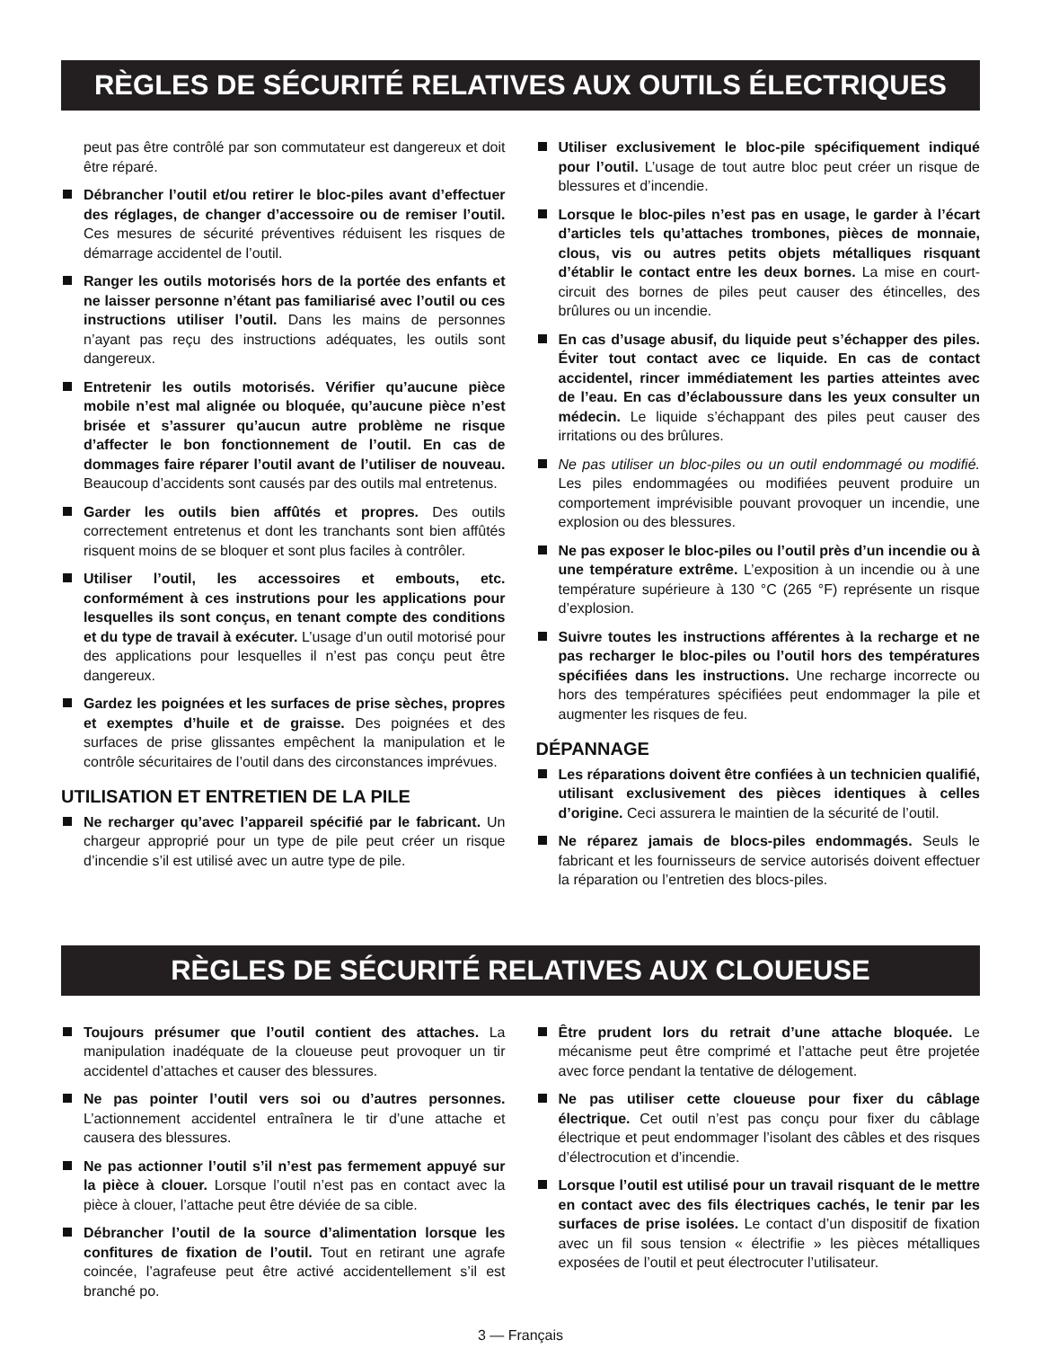RÈGLES DE SÉCURITÉ RELATIVES AUX OUTILS ÉLECTRIQUES
peut pas être contrôlé par son commutateur est dangereux et doit être réparé.
Débrancher l’outil et/ou retirer le bloc-piles avant d’effectuer des réglages, de changer d’accessoire ou de remiser l’outil. Ces mesures de sécurité préventives réduisent les risques de démarrage accidentel de l’outil.
Ranger les outils motorisés hors de la portée des enfants et ne laisser personne n’étant pas familiarisé avec l’outil ou ces instructions utiliser l’outil. Dans les mains de personnes n’ayant pas reçu des instructions adéquates, les outils sont dangereux.
Entretenir les outils motorisés. Vérifier qu’aucune pièce mobile n’est mal alignée ou bloquée, qu’aucune pièce n’est brisée et s’assurer qu’aucun autre problème ne risque d’affecter le bon fonctionnement de l’outil. En cas de dommages faire réparer l’outil avant de l’utiliser de nouveau. Beaucoup d’accidents sont causés par des outils mal entretenus.
Garder les outils bien affûtés et propres. Des outils correctement entretenus et dont les tranchants sont bien affûtés risquent moins de se bloquer et sont plus faciles à contrôler.
Utiliser l’outil, les accessoires et embouts, etc. conformément à ces instrutions pour les applications pour lesquelles ils sont conçus, en tenant compte des conditions et du type de travail à exécuter. L’usage d’un outil motorisé pour des applications pour lesquelles il n’est pas conçu peut être dangereux.
Gardez les poignées et les surfaces de prise sèches, propres et exemptes d’huile et de graisse. Des poignées et des surfaces de prise glissantes empêchent la manipulation et le contrôle sécuritaires de l’outil dans des circonstances imprévues.
UTILISATION ET ENTRETIEN DE LA PILE
Ne recharger qu’avec l’appareil spécifié par le fabricant. Un chargeur approprié pour un type de pile peut créer un risque d’incendie s’il est utilisé avec un autre type de pile.
Utiliser exclusivement le bloc-pile spécifiquement indiqué pour l’outil. L’usage de tout autre bloc peut créer un risque de blessures et d’incendie.
Lorsque le bloc-piles n’est pas en usage, le garder à l’écart d’articles tels qu’attaches trombones, pièces de monnaie, clous, vis ou autres petits objets métalliques risquant d’établir le contact entre les deux bornes. La mise en court-circuit des bornes de piles peut causer des étincelles, des brûlures ou un incendie.
En cas d’usage abusif, du liquide peut s’échapper des piles. Éviter tout contact avec ce liquide. En cas de contact accidentel, rincer immédiatement les parties atteintes avec de l’eau. En cas d’éclaboussure dans les yeux consulter un médecin. Le liquide s’échappant des piles peut causer des irritations ou des brûlures.
Ne pas utiliser un bloc-piles ou un outil endommagé ou modifié. Les piles endommagées ou modifiées peuvent produire un comportement imprévisible pouvant provoquer un incendie, une explosion ou des blessures.
Ne pas exposer le bloc-piles ou l’outil près d’un incendie ou à une température extrême. L’exposition à un incendie ou à une température supérieure à 130 °C (265 °F) représente un risque d’explosion.
Suivre toutes les instructions afférentes à la recharge et ne pas recharger le bloc-piles ou l’outil hors des températures spécifiées dans les instructions. Une recharge incorrecte ou hors des températures spécifiées peut endommager la pile et augmenter les risques de feu.
DÉPANNAGE
Les réparations doivent être confiées à un technicien qualifié, utilisant exclusivement des pièces identiques à celles d’origine. Ceci assurera le maintien de la sécurité de l’outil.
Ne réparez jamais de blocs-piles endommagés. Seuls le fabricant et les fournisseurs de service autorisés doivent effectuer la réparation ou l’entretien des blocs-piles.
RÈGLES DE SÉCURITÉ RELATIVES AUX CLOUEUSE
Toujours présumer que l’outil contient des attaches. La manipulation inadéquate de la cloueuse peut provoquer un tir accidentel d’attaches et causer des blessures.
Ne pas pointer l’outil vers soi ou d’autres personnes. L’actionnement accidentel entraînera le tir d’une attache et causera des blessures.
Ne pas actionner l’outil s’il n’est pas fermement appuyé sur la pièce à clouer. Lorsque l’outil n’est pas en contact avec la pièce à clouer, l’attache peut être déviée de sa cible.
Débrancher l’outil de la source d’alimentation lorsque les confitures de fixation de l’outil. Tout en retirant une agrafe coincée, l’agrafeuse peut être activé accidentellement s’il est branché po.
Être prudent lors du retrait d’une attache bloquée. Le mécanisme peut être comprimé et l’attache peut être projetée avec force pendant la tentative de délogement.
Ne pas utiliser cette cloueuse pour fixer du câblage électrique. Cet outil n’est pas conçu pour fixer du câblage électrique et peut endommager l’isolant des câbles et des risques d’électrocution et d’incendie.
Lorsque l’outil est utilisé pour un travail risquant de le mettre en contact avec des fils électriques cachés, le tenir par les surfaces de prise isolées. Le contact d’un dispositif de fixation avec un fil sous tension « électrifie » les pièces métalliques exposées de l’outil et peut électrocuter l’utilisateur.
3 — Français